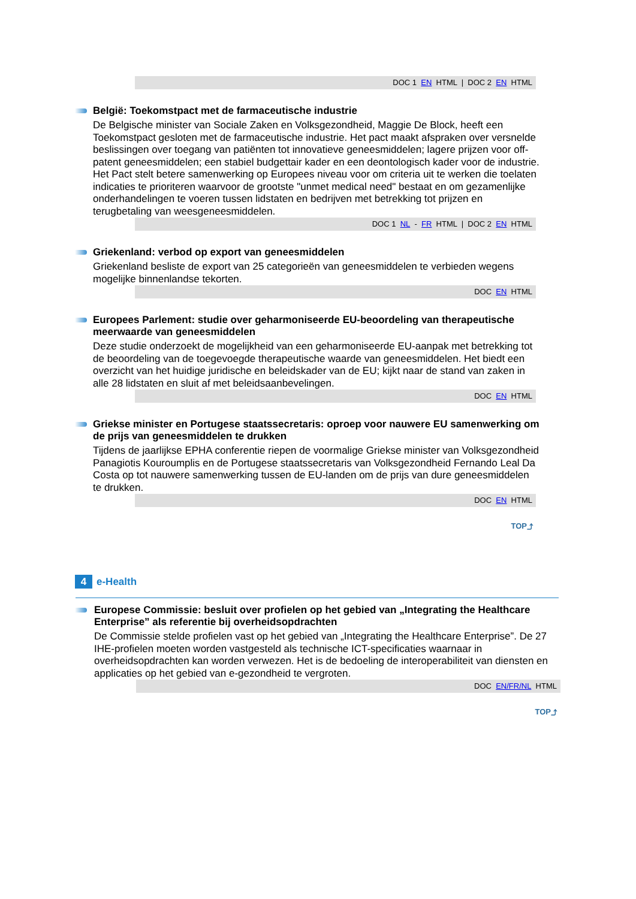DOC 1 EN HTML | DOC 2 EN HTML
België: Toekomstpact met de farmaceutische industrie
De Belgische minister van Sociale Zaken en Volksgezondheid, Maggie De Block, heeft een Toekomstpact gesloten met de farmaceutische industrie. Het pact maakt afspraken over versnelde beslissingen over toegang van patiënten tot innovatieve geneesmiddelen; lagere prijzen voor off-patent geneesmiddelen; een stabiel budgettair kader en een deontologisch kader voor de industrie. Het Pact stelt betere samenwerking op Europees niveau voor om criteria uit te werken die toelaten indicaties te prioriteren waarvoor de grootste "unmet medical need" bestaat en om gezamenlijke onderhandelingen te voeren tussen lidstaten en bedrijven met betrekking tot prijzen en terugbetaling van weesgeneesmiddelen.
DOC 1 NL - FR HTML | DOC 2 EN HTML
Griekenland: verbod op export van geneesmiddelen
Griekenland besliste de export van 25 categorieën van geneesmiddelen te verbieden wegens mogelijke binnenlandse tekorten.
DOC EN HTML
Europees Parlement: studie over geharmoniseerde EU-beoordeling van therapeutische meerwaarde van geneesmiddelen
Deze studie onderzoekt de mogelijkheid van een geharmoniseerde EU-aanpak met betrekking tot de beoordeling van de toegevoegde therapeutische waarde van geneesmiddelen. Het biedt een overzicht van het huidige juridische en beleidskader van de EU; kijkt naar de stand van zaken in alle 28 lidstaten en sluit af met beleidsaanbevelingen.
DOC EN HTML
Griekse minister en Portugese staatssecretaris: oproep voor nauwere EU samenwerking om de prijs van geneesmiddelen te drukken
Tijdens de jaarlijkse EPHA conferentie riepen de voormalige Griekse minister van Volksgezondheid Panagiotis Kouroumplis en de Portugese staatssecretaris van Volksgezondheid Fernando Leal Da Costa op tot nauwere samenwerking tussen de EU-landen om de prijs van dure geneesmiddelen te drukken.
DOC EN HTML
TOP⤴
4 e-Health
Europese Commissie: besluit over profielen op het gebied van „Integrating the Healthcare Enterprise” als referentie bij overheidsopdrachten
De Commissie stelde profielen vast op het gebied van „Integrating the Healthcare Enterprise”. De 27 IHE-profielen moeten worden vastgesteld als technische ICT-specificaties waarnaar in overheidsopdrachten kan worden verwezen. Het is de bedoeling de interoperabiliteit van diensten en applicaties op het gebied van e-gezondheid te vergroten.
DOC EN/FR/NL HTML
TOP⤴